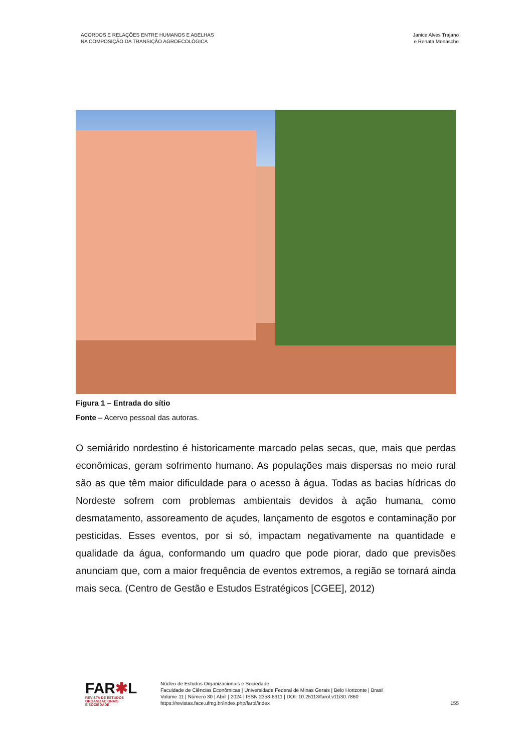ACORDOS E RELAÇÕES ENTRE HUMANOS E ABELHAS
NA COMPOSIÇÃO DA TRANSIÇÃO AGROECOLÓGICA
Janice Alves Trajano
e Renata Menasche
Figura 1 – Entrada do sítio
Fonte – Acervo pessoal das autoras.
O semiárido nordestino é historicamente marcado pelas secas, que, mais que perdas econômicas, geram sofrimento humano. As populações mais dispersas no meio rural são as que têm maior dificuldade para o acesso à água. Todas as bacias hídricas do Nordeste sofrem com problemas ambientais devidos à ação humana, como desmatamento, assoreamento de açudes, lançamento de esgotos e contaminação por pesticidas. Esses eventos, por si só, impactam negativamente na quantidade e qualidade da água, conformando um quadro que pode piorar, dado que previsões anunciam que, com a maior frequência de eventos extremos, a região se tornará ainda mais seca. (Centro de Gestão e Estudos Estratégicos [CGEE], 2012)
FAR✱L
REVISTA DE ESTUDOS
ORGANIZACIONAIS
E SOCIEDADE
Núcleo de Estudos Organizacionais e Sociedade
Faculdade de Ciências Econômicas | Universidade Federal de Minas Gerais | Belo Horizonte | Brasil
Volume 11 | Número 30 | Abril | 2024 | ISSN 2358-6311 | DOI: 10.25113/farol.v11i30.7860
https://revistas.face.ufmg.br/index.php/farol/index
155